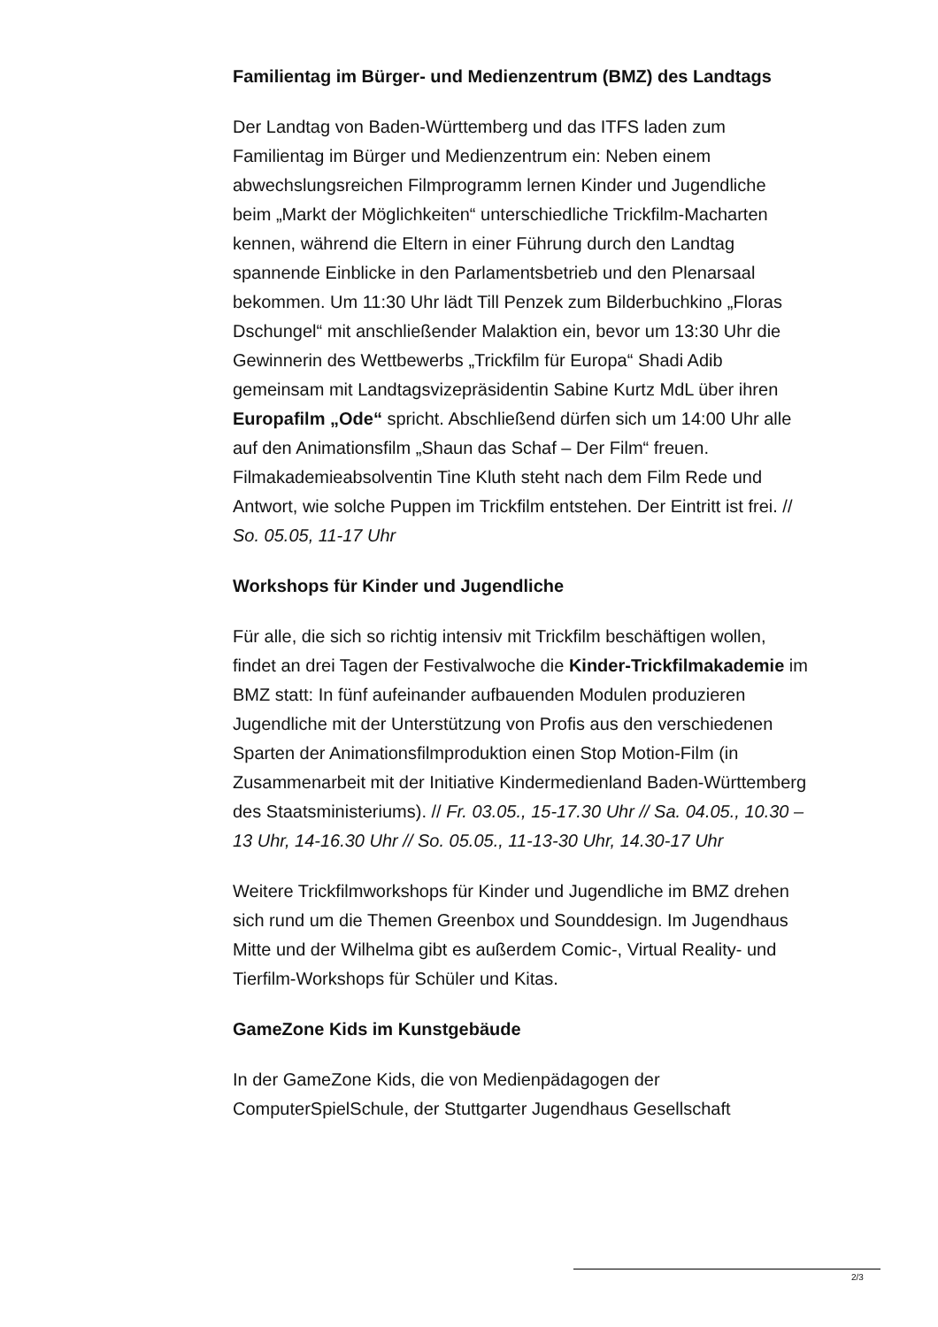Familientag im Bürger- und Medienzentrum (BMZ) des Landtags
Der Landtag von Baden-Württemberg und das ITFS laden zum Familientag im Bürger und Medienzentrum ein: Neben einem abwechslungsreichen Filmprogramm lernen Kinder und Jugendliche beim „Markt der Möglichkeiten“ unterschiedliche Trickfilm-Macharten kennen, während die Eltern in einer Führung durch den Landtag spannende Einblicke in den Parlamentsbetrieb und den Plenarsaal bekommen. Um 11:30 Uhr lädt Till Penzek zum Bilderbuchkino „Floras Dschungel“ mit anschließender Malaktion ein, bevor um 13:30 Uhr die Gewinnerin des Wettbewerbs „Trickfilm für Europa“ Shadi Adib gemeinsam mit Landtagsvizepräsidentin Sabine Kurtz MdL über ihren Europafilm „Ode“ spricht. Abschließend dürfen sich um 14:00 Uhr alle auf den Animationsfilm „Shaun das Schaf – Der Film“ freuen. Filmakademieabsolventin Tine Kluth steht nach dem Film Rede und Antwort, wie solche Puppen im Trickfilm entstehen. Der Eintritt ist frei. // So. 05.05, 11-17 Uhr
Workshops für Kinder und Jugendliche
Für alle, die sich so richtig intensiv mit Trickfilm beschäftigen wollen, findet an drei Tagen der Festivalwoche die Kinder-Trickfilmakademie im BMZ statt: In fünf aufeinander aufbauenden Modulen produzieren Jugendliche mit der Unterstützung von Profis aus den verschiedenen Sparten der Animationsfilmproduktion einen Stop Motion-Film (in Zusammenarbeit mit der Initiative Kindermedienland Baden-Württemberg des Staatsministeriums). // Fr. 03.05., 15-17.30 Uhr // Sa. 04.05., 10.30 – 13 Uhr, 14-16.30 Uhr // So. 05.05., 11-13-30 Uhr, 14.30-17 Uhr
Weitere Trickfilmworkshops für Kinder und Jugendliche im BMZ drehen sich rund um die Themen Greenbox und Sounddesign. Im Jugendhaus Mitte und der Wilhelma gibt es außerdem Comic-, Virtual Reality- und Tierfilm-Workshops für Schüler und Kitas.
GameZone Kids im Kunstgebäude
In der GameZone Kids, die von Medienpädagogen der ComputerSpielSchule, der Stuttgarter Jugendhaus Gesellschaft
2/3